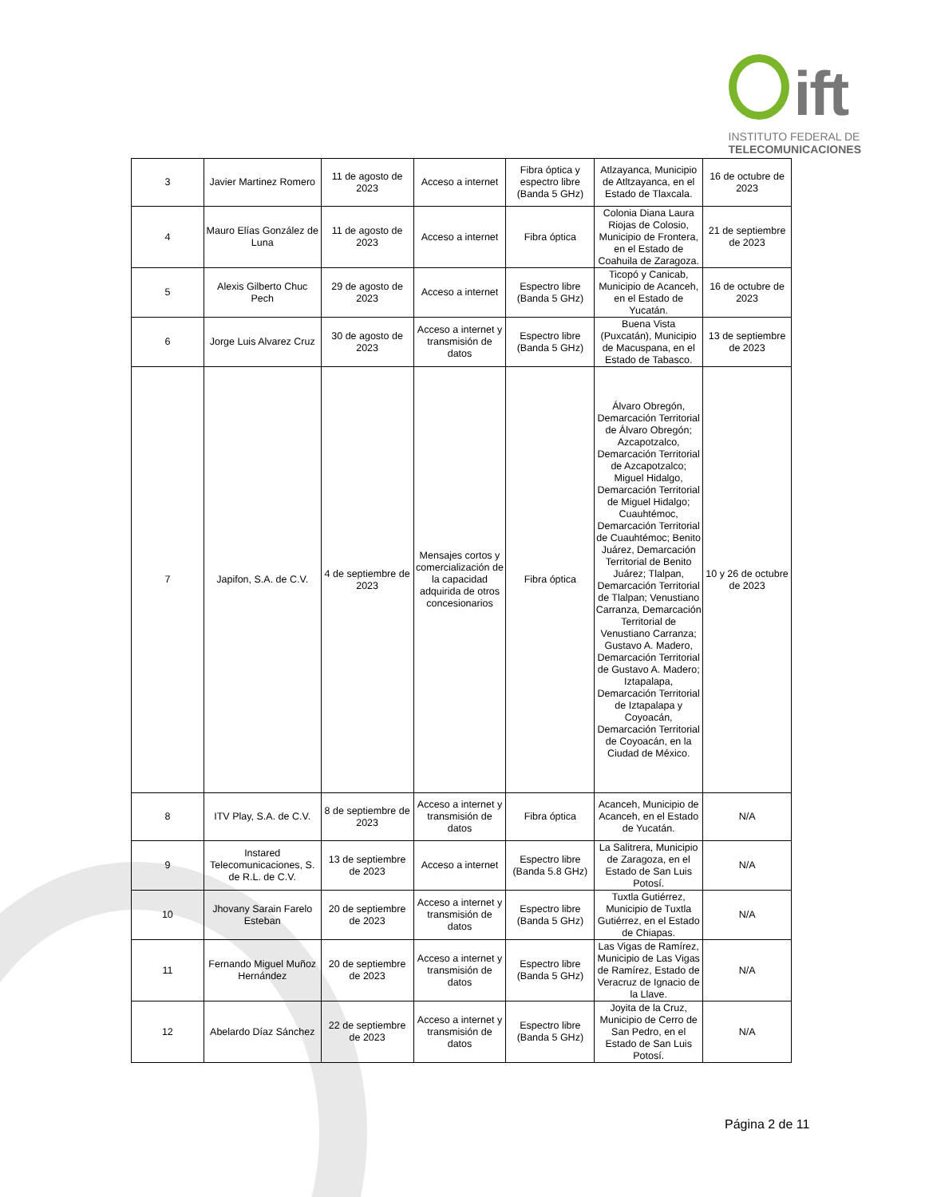ift
INSTITUTO FEDERAL DE
TELECOMUNICACIONES
| 3 | Javier Martinez Romero | 11 de agosto de 2023 | Acceso a internet | Fibra óptica y espectro libre (Banda 5 GHz) | Atlzayanca, Municipio de Atltzayanca, en el Estado de Tlaxcala. | 16 de octubre de 2023 |
| 4 | Mauro Elías González de Luna | 11 de agosto de 2023 | Acceso a internet | Fibra óptica | Colonia Diana Laura Riojas de Colosio, Municipio de Frontera, en el Estado de Coahuila de Zaragoza. | 21 de septiembre de 2023 |
| 5 | Alexis Gilberto Chuc Pech | 29 de agosto de 2023 | Acceso a internet | Espectro libre (Banda 5 GHz) | Ticopó y Canicab, Municipio de Acanceh, en el Estado de Yucatán. | 16 de octubre de 2023 |
| 6 | Jorge Luis Alvarez Cruz | 30 de agosto de 2023 | Acceso a internet y transmisión de datos | Espectro libre (Banda 5 GHz) | Buena Vista (Puxcatán), Municipio de Macuspana, en el Estado de Tabasco. | 13 de septiembre de 2023 |
| 7 | Japifon, S.A. de C.V. | 4 de septiembre de 2023 | Mensajes cortos y comercialización de la capacidad adquirida de otros concesionarios | Fibra óptica | Álvaro Obregón, Demarcación Territorial de Álvaro Obregón; Azcapotzalco, Demarcación Territorial de Azcapotzalco; Miguel Hidalgo, Demarcación Territorial de Miguel Hidalgo; Cuauhtémoc, Demarcación Territorial de Cuauhtémoc; Benito Juárez, Demarcación Territorial de Benito Juárez; Tlalpan, Demarcación Territorial de Tlalpan; Venustiano Carranza, Demarcación Territorial de Venustiano Carranza; Gustavo A. Madero, Demarcación Territorial de Gustavo A. Madero; Iztapalapa, Demarcación Territorial de Iztapalapa y Coyoacán, Demarcación Territorial de Coyoacán, en la Ciudad de México. | 10 y 26 de octubre de 2023 |
| 8 | ITV Play, S.A. de C.V. | 8 de septiembre de 2023 | Acceso a internet y transmisión de datos | Fibra óptica | Acanceh, Municipio de Acanceh, en el Estado de Yucatán. | N/A |
| 9 | Instared Telecomunicaciones, S. de R.L. de C.V. | 13 de septiembre de 2023 | Acceso a internet | Espectro libre (Banda 5.8 GHz) | La Salitrera, Municipio de Zaragoza, en el Estado de San Luis Potosí. | N/A |
| 10 | Jhovany Sarain Farelo Esteban | 20 de septiembre de 2023 | Acceso a internet y transmisión de datos | Espectro libre (Banda 5 GHz) | Tuxtla Gutiérrez, Municipio de Tuxtla Gutiérrez, en el Estado de Chiapas. | N/A |
| 11 | Fernando Miguel Muñoz Hernández | 20 de septiembre de 2023 | Acceso a internet y transmisión de datos | Espectro libre (Banda 5 GHz) | Las Vigas de Ramírez, Municipio de Las Vigas de Ramírez, Estado de Veracruz de Ignacio de la Llave. | N/A |
| 12 | Abelardo Díaz Sánchez | 22 de septiembre de 2023 | Acceso a internet y transmisión de datos | Espectro libre (Banda 5 GHz) | Joyita de la Cruz, Municipio de Cerro de San Pedro, en el Estado de San Luis Potosí. | N/A |
Página 2 de 11